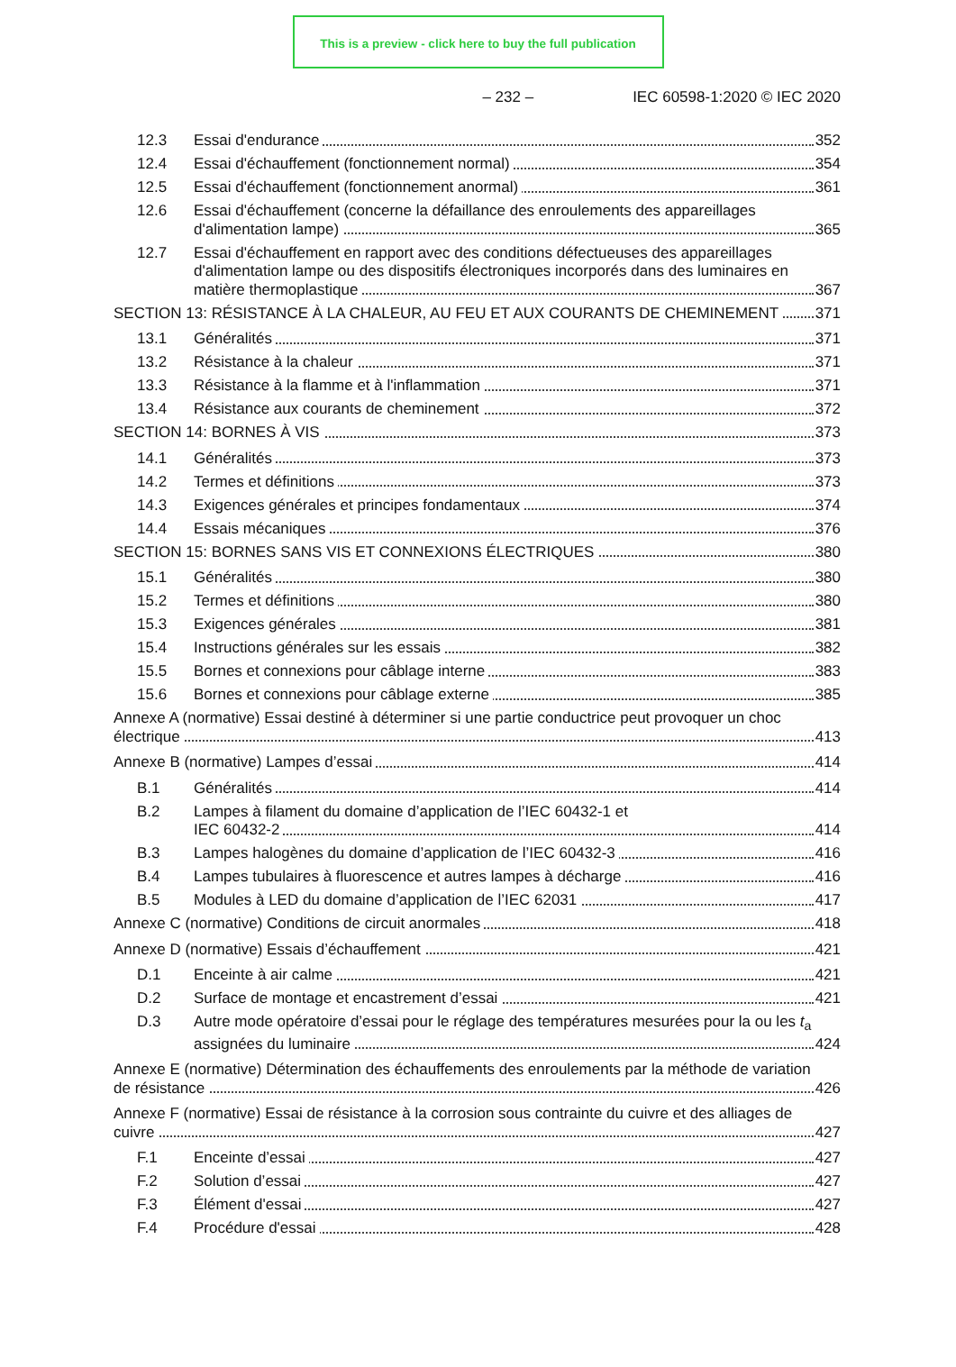This is a preview - click here to buy the full publication
– 232 – IEC 60598-1:2020 © IEC 2020
12.3
Essai d'endurance
352
12.4
Essai d'échauffement (fonctionnement normal)
354
12.5
Essai d'échauffement (fonctionnement anormal)
361
12.6
Essai d'échauffement (concerne la défaillance des enroulements des appareillages d'alimentation lampe)
365
12.7
Essai d'échauffement en rapport avec des conditions défectueuses des appareillages d'alimentation lampe ou des dispositifs électroniques incorporés dans des luminaires en matière thermoplastique
367
SECTION 13: RÉSISTANCE À LA CHALEUR, AU FEU ET AUX COURANTS DE CHEMINEMENT
371
13.1
Généralités
371
13.2
Résistance à la chaleur
371
13.3
Résistance à la flamme et à l'inflammation
371
13.4
Résistance aux courants de cheminement
372
SECTION 14: BORNES À VIS
373
14.1
Généralités
373
14.2
Termes et définitions
373
14.3
Exigences générales et principes fondamentaux
374
14.4
Essais mécaniques
376
SECTION 15: BORNES SANS VIS ET CONNEXIONS ÉLECTRIQUES
380
15.1
Généralités
380
15.2
Termes et définitions
380
15.3
Exigences générales
381
15.4
Instructions générales sur les essais
382
15.5
Bornes et connexions pour câblage interne
383
15.6
Bornes et connexions pour câblage externe
385
Annexe A (normative) Essai destiné à déterminer si une partie conductrice peut provoquer un choc électrique
413
Annexe B (normative) Lampes d’essai
414
B.1
Généralités
414
B.2
Lampes à filament du domaine d’application de l’IEC 60432-1 et
IEC 60432-2
414
B.3
Lampes halogènes du domaine d’application de l’IEC 60432-3
416
B.4
Lampes tubulaires à fluorescence et autres lampes à décharge
416
B.5
Modules à LED du domaine d’application de l’IEC 62031
417
Annexe C (normative) Conditions de circuit anormales
418
Annexe D (normative) Essais d’échauffement
421
D.1
Enceinte à air calme
421
D.2
Surface de montage et encastrement d’essai
421
D.3
Autre mode opératoire d’essai pour le réglage des températures mesurées pour la ou les t<sub>a</sub> assignées du luminaire
424
Annexe E (normative) Détermination des échauffements des enroulements par la méthode de variation de résistance
426
Annexe F (normative) Essai de résistance à la corrosion sous contrainte du cuivre et des alliages de cuivre
427
F.1
Enceinte d’essai
427
F.2
Solution d’essai
427
F.3
Élément d'essai
427
F.4
Procédure d'essai
428